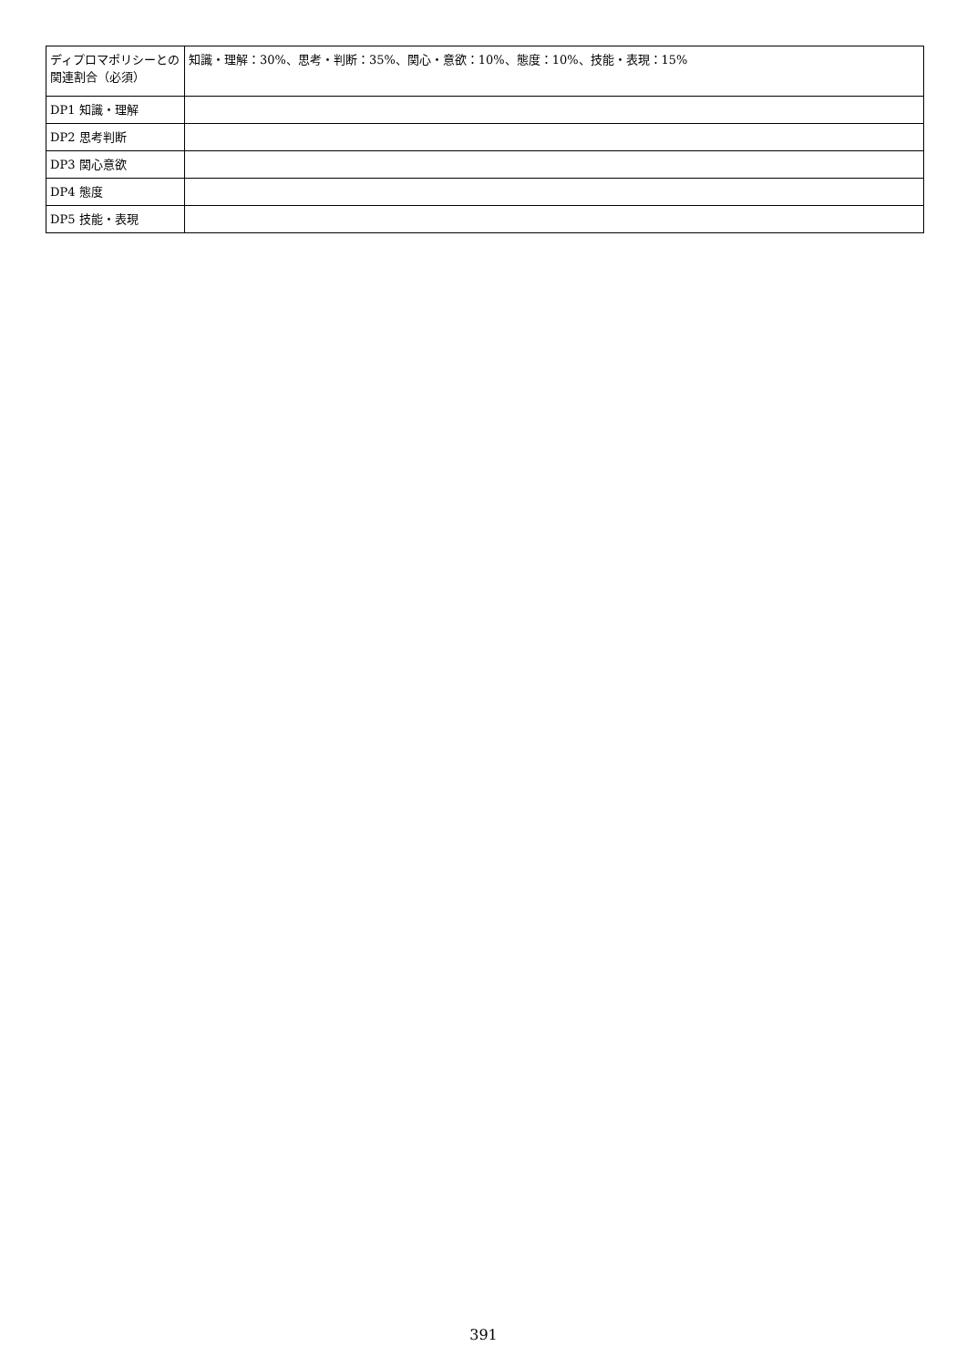| ディプロマポリシーとの関連割合（必須） | 知識・理解：30%、思考・判断：35%、関心・意欲：10%、態度：10%、技能・表現：15% |
| DP1 知識・理解 | |
| DP2 思考判断 | |
| DP3 関心意欲 | |
| DP4 態度 | |
| DP5 技能・表現 | |
391